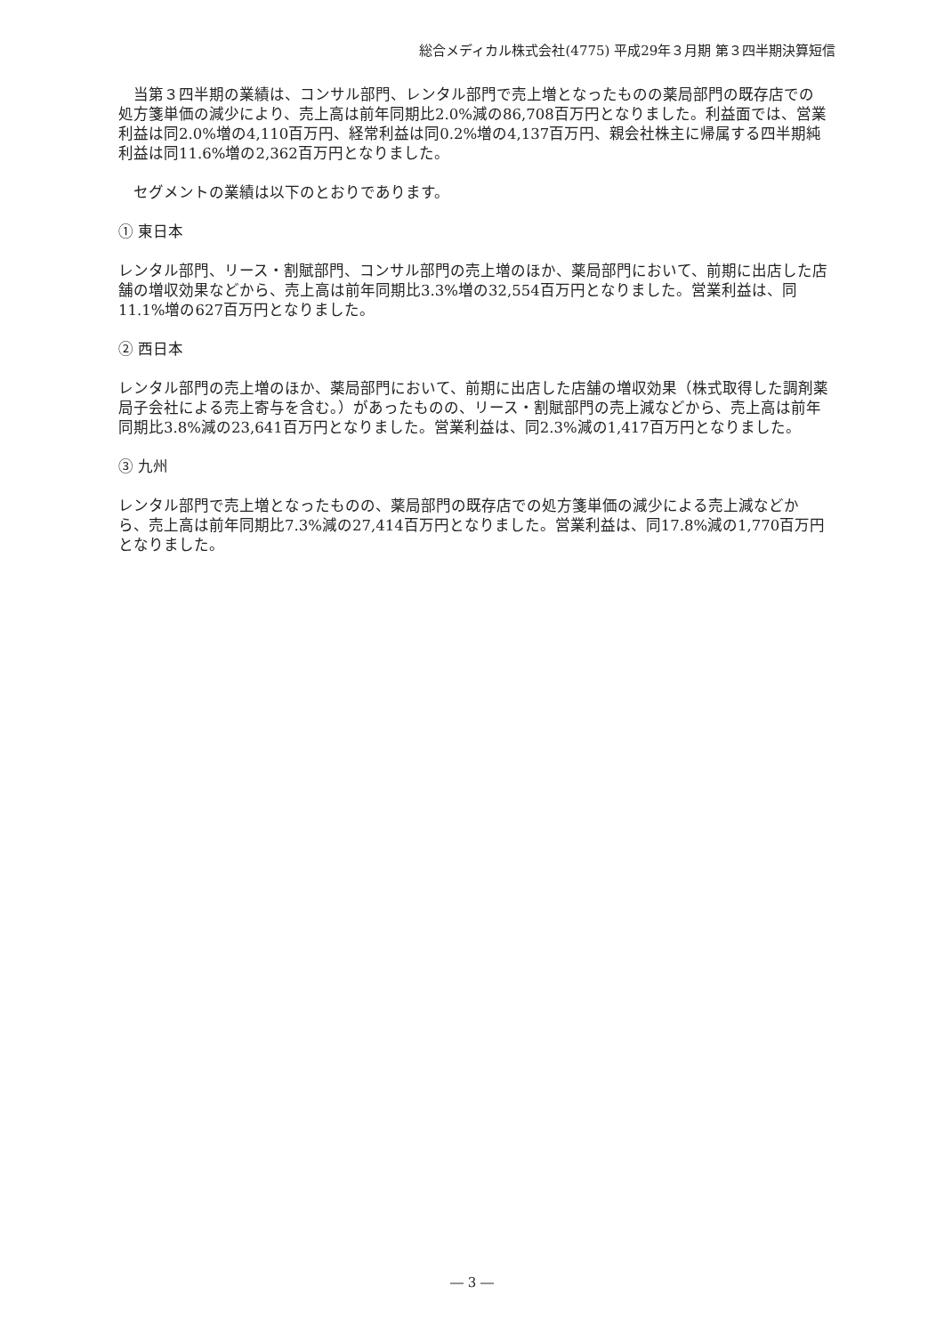総合メディカル株式会社(4775) 平成29年３月期 第３四半期決算短信
　当第３四半期の業績は、コンサル部門、レンタル部門で売上増となったものの薬局部門の既存店での処方箋単価の減少により、売上高は前年同期比2.0%減の86,708百万円となりました。利益面では、営業利益は同2.0%増の4,110百万円、経常利益は同0.2%増の4,137百万円、親会社株主に帰属する四半期純利益は同11.6%増の2,362百万円となりました。
　セグメントの業績は以下のとおりであります。
① 東日本
レンタル部門、リース・割賦部門、コンサル部門の売上増のほか、薬局部門において、前期に出店した店舗の増収効果などから、売上高は前年同期比3.3%増の32,554百万円となりました。営業利益は、同11.1%増の627百万円となりました。
② 西日本
レンタル部門の売上増のほか、薬局部門において、前期に出店した店舗の増収効果（株式取得した調剤薬局子会社による売上寄与を含む。）があったものの、リース・割賦部門の売上減などから、売上高は前年同期比3.8%減の23,641百万円となりました。営業利益は、同2.3%減の1,417百万円となりました。
③ 九州
レンタル部門で売上増となったものの、薬局部門の既存店での処方箋単価の減少による売上減などから、売上高は前年同期比7.3%減の27,414百万円となりました。営業利益は、同17.8%減の1,770百万円となりました。
― 3 ―